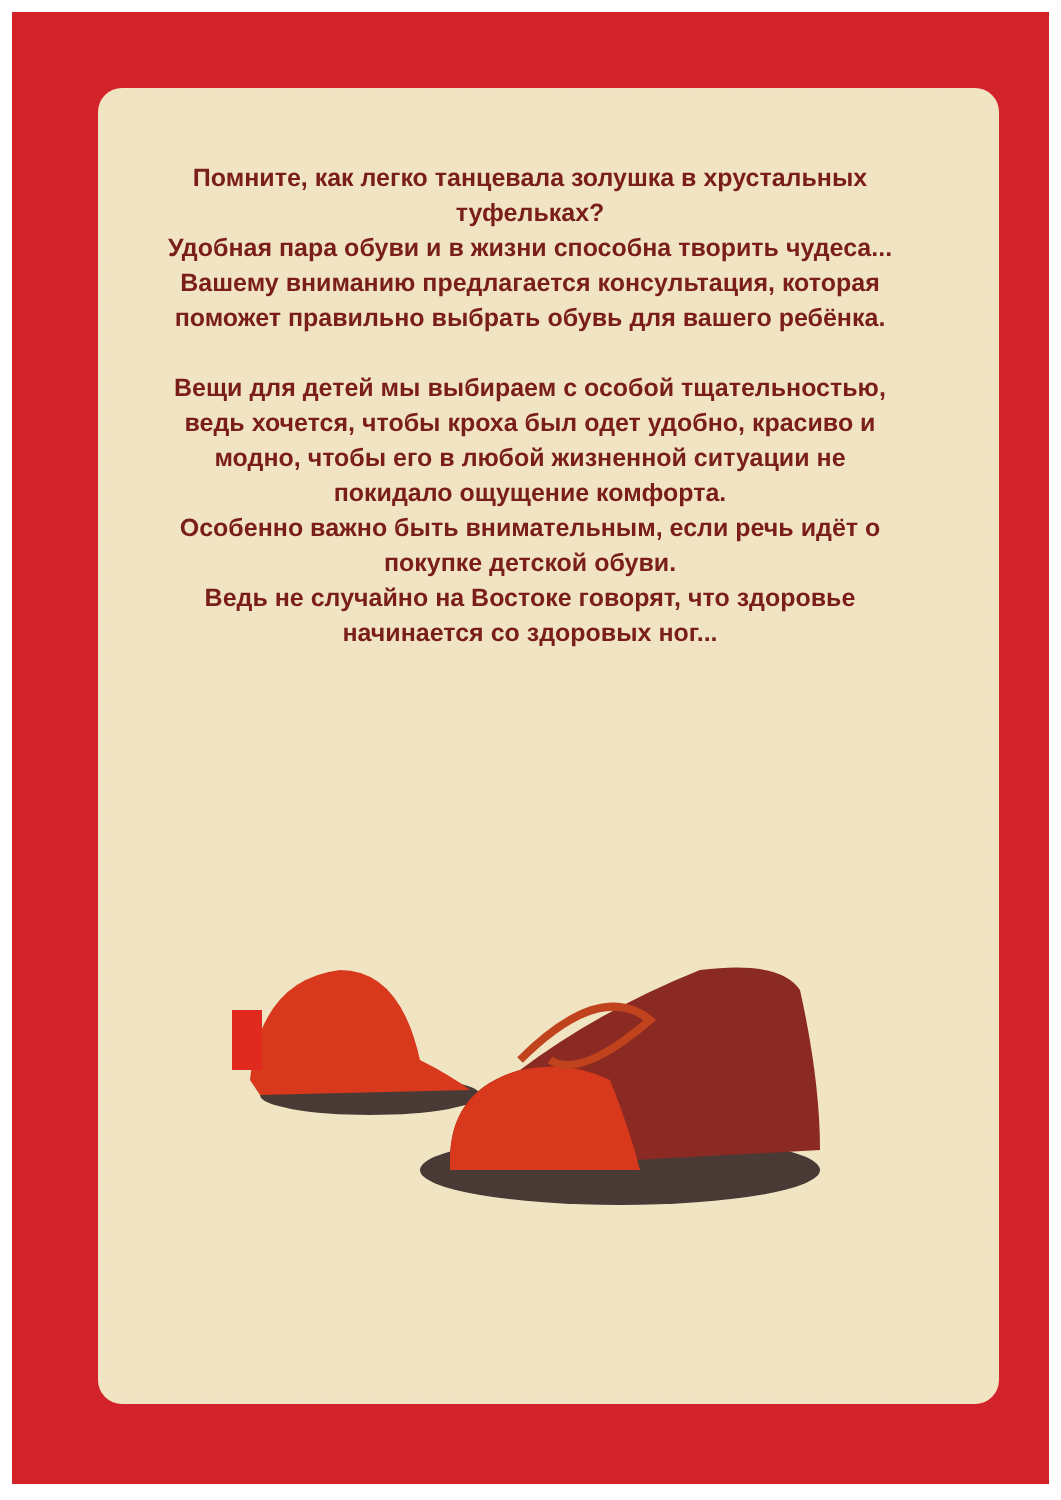Помните, как легко танцевала золушка в хрустальных туфельках?
Удобная пара обуви и в жизни способна творить чудеса...
Вашему вниманию предлагается консультация, которая поможет правильно выбрать обувь для вашего ребёнка.
Вещи для детей мы выбираем с особой тщательностью, ведь хочется, чтобы кроха был одет удобно, красиво и модно, чтобы его в любой жизненной ситуации не покидало ощущение комфорта.
Особенно важно быть внимательным, если речь идёт о покупке детской обуви.
Ведь не случайно на Востоке говорят, что здоровье начинается со здоровых ног...